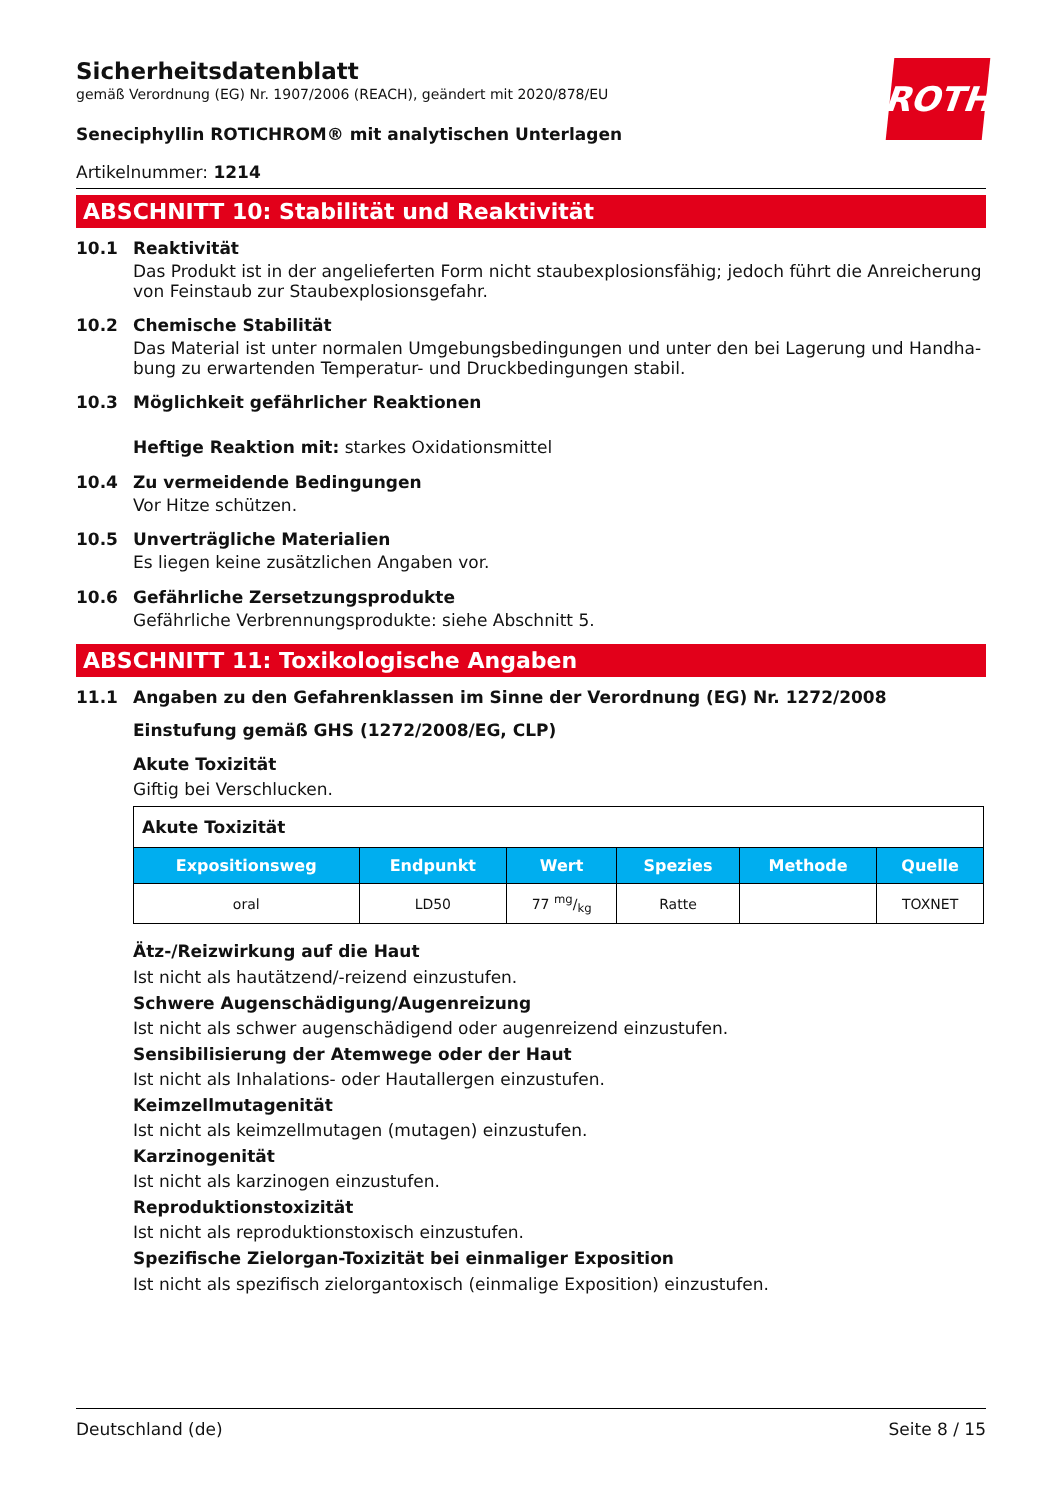ROTH
Sicherheitsdatenblatt
gemäß Verordnung (EG) Nr. 1907/2006 (REACH), geändert mit 2020/878/EU
Seneciphyllin ROTICHROM® mit analytischen Unterlagen
Artikelnummer: 1214
ABSCHNITT 10: Stabilität und Reaktivität
10.1 Reaktivität
Das Produkt ist in der angelieferten Form nicht staubexplosionsfähig; jedoch führt die Anreicherung von Feinstaub zur Staubexplosionsgefahr.
10.2 Chemische Stabilität
Das Material ist unter normalen Umgebungsbedingungen und unter den bei Lagerung und Handha­bung zu erwartenden Temperatur- und Druckbedingungen stabil.
10.3 Möglichkeit gefährlicher Reaktionen
Heftige Reaktion mit: starkes Oxidationsmittel
10.4 Zu vermeidende Bedingungen
Vor Hitze schützen.
10.5 Unverträgliche Materialien
Es liegen keine zusätzlichen Angaben vor.
10.6 Gefährliche Zersetzungsprodukte
Gefährliche Verbrennungsprodukte: siehe Abschnitt 5.
ABSCHNITT 11: Toxikologische Angaben
11.1 Angaben zu den Gefahrenklassen im Sinne der Verordnung (EG) Nr. 1272/2008
Einstufung gemäß GHS (1272/2008/EG, CLP)
Akute Toxizität
Giftig bei Verschlucken.
| Akute Toxizität | | | | | |
| Expositions­weg | Endpunkt | Wert | Spezies | Methode | Quelle |
| oral | LD50 | 77 mg/kg | Ratte | | TOXNET |
Ätz-/Reizwirkung auf die Haut
Ist nicht als hautätzend/-reizend einzustufen.
Schwere Augenschädigung/Augenreizung
Ist nicht als schwer augenschädigend oder augenreizend einzustufen.
Sensibilisierung der Atemwege oder der Haut
Ist nicht als Inhalations- oder Hautallergen einzustufen.
Keimzellmutagenität
Ist nicht als keimzellmutagen (mutagen) einzustufen.
Karzinogenität
Ist nicht als karzinogen einzustufen.
Reproduktionstoxizität
Ist nicht als reproduktionstoxisch einzustufen.
Spezifische Zielorgan-Toxizität bei einmaliger Exposition
Ist nicht als spezifisch zielorgantoxisch (einmalige Exposition) einzustufen.
Deutschland (de) Seite 8 / 15